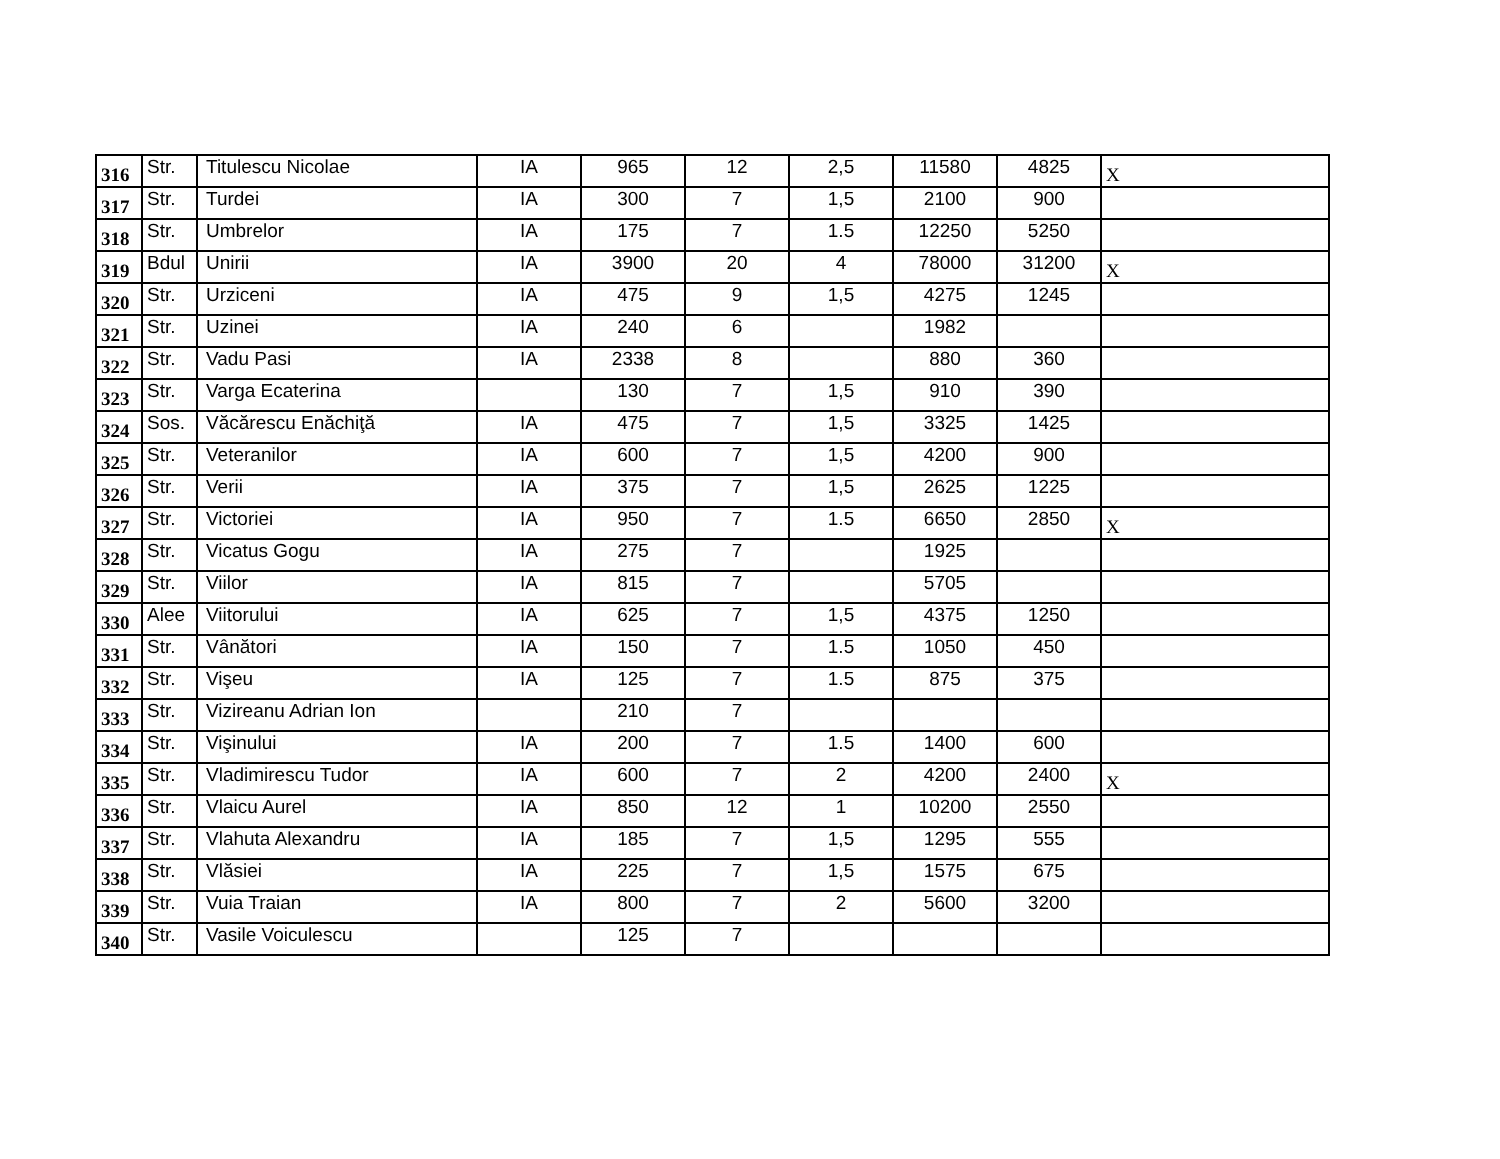| 316 | Str. | Titulescu Nicolae | IA | 965 | 12 | 2,5 | 11580 | 4825 | X |
| 317 | Str. | Turdei | IA | 300 | 7 | 1,5 | 2100 | 900 | |
| 318 | Str. | Umbrelor | IA | 175 | 7 | 1.5 | 12250 | 5250 | |
| 319 | Bdul | Unirii | IA | 3900 | 20 | 4 | 78000 | 31200 | X |
| 320 | Str. | Urziceni | IA | 475 | 9 | 1,5 | 4275 | 1245 | |
| 321 | Str. | Uzinei | IA | 240 | 6 | | 1982 | | |
| 322 | Str. | Vadu Pasi | IA | 2338 | 8 | | 880 | 360 | |
| 323 | Str. | Varga Ecaterina | | 130 | 7 | 1,5 | 910 | 390 | |
| 324 | Sos. | Văcărescu Enăchiţă | IA | 475 | 7 | 1,5 | 3325 | 1425 | |
| 325 | Str. | Veteranilor | IA | 600 | 7 | 1,5 | 4200 | 900 | |
| 326 | Str. | Verii | IA | 375 | 7 | 1,5 | 2625 | 1225 | |
| 327 | Str. | Victoriei | IA | 950 | 7 | 1.5 | 6650 | 2850 | X |
| 328 | Str. | Vicatus Gogu | IA | 275 | 7 | | 1925 | | |
| 329 | Str. | Viilor | IA | 815 | 7 | | 5705 | | |
| 330 | Alee | Viitorului | IA | 625 | 7 | 1,5 | 4375 | 1250 | |
| 331 | Str. | Vânători | IA | 150 | 7 | 1.5 | 1050 | 450 | |
| 332 | Str. | Vişeu | IA | 125 | 7 | 1.5 | 875 | 375 | |
| 333 | Str. | Vizireanu Adrian Ion | | 210 | 7 | | | | |
| 334 | Str. | Vişinului | IA | 200 | 7 | 1.5 | 1400 | 600 | |
| 335 | Str. | Vladimirescu Tudor | IA | 600 | 7 | 2 | 4200 | 2400 | X |
| 336 | Str. | Vlaicu Aurel | IA | 850 | 12 | 1 | 10200 | 2550 | |
| 337 | Str. | Vlahuta Alexandru | IA | 185 | 7 | 1,5 | 1295 | 555 | |
| 338 | Str. | Vlăsiei | IA | 225 | 7 | 1,5 | 1575 | 675 | |
| 339 | Str. | Vuia Traian | IA | 800 | 7 | 2 | 5600 | 3200 | |
| 340 | Str. | Vasile Voiculescu | | 125 | 7 | | | | |